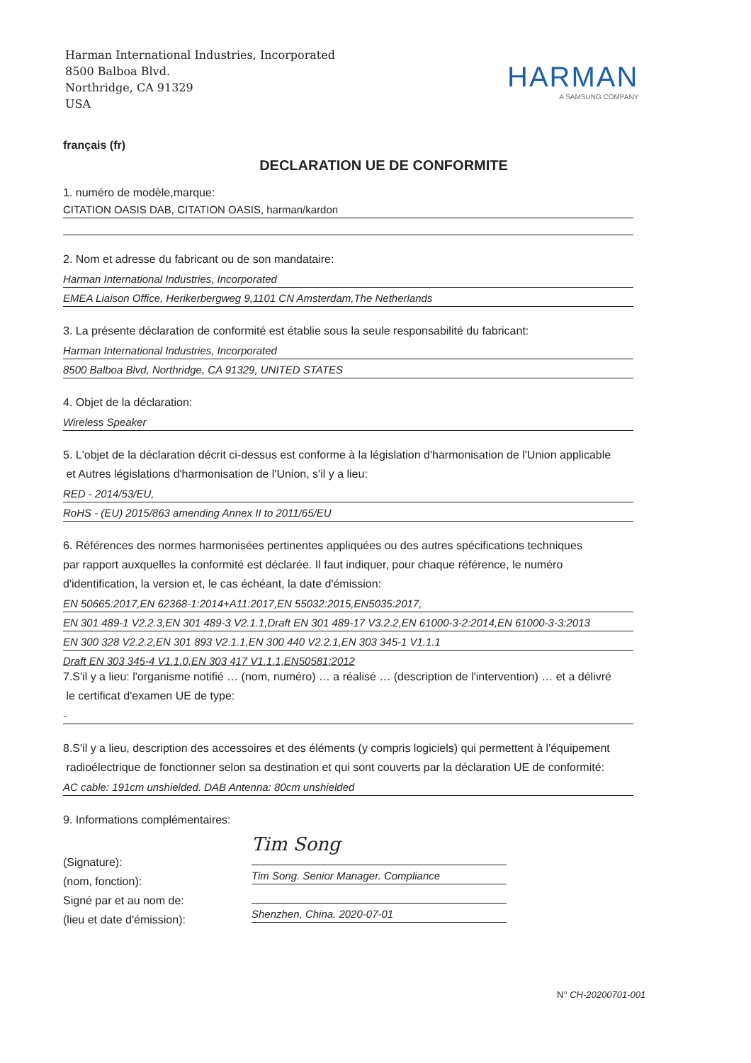Harman International Industries, Incorporated
8500 Balboa Blvd.
Northridge, CA 91329
USA
HARMAN
A SAMSUNG COMPANY
français (fr)
DECLARATION UE DE CONFORMITE
1. numéro de modèle,marque:
CITATION OASIS DAB, CITATION OASIS, harman/kardon
2. Nom et adresse du fabricant ou de son mandataire:
Harman International Industries, Incorporated
EMEA Liaison Office, Herikerbergweg 9,1101 CN Amsterdam,The Netherlands
3. La présente déclaration de conformité est établie sous la seule responsabilité du fabricant:
Harman International Industries, Incorporated
8500 Balboa Blvd, Northridge, CA 91329, UNITED STATES
4. Objet de la déclaration:
Wireless Speaker
5. L'objet de la déclaration décrit ci-dessus est conforme à la législation d'harmonisation de l'Union applicable
et Autres législations d'harmonisation de l'Union, s'il y a lieu:
RED - 2014/53/EU,
RoHS - (EU) 2015/863 amending Annex II to 2011/65/EU
6. Références des normes harmonisées pertinentes appliquées ou des autres spécifications techniques
par rapport auxquelles la conformité est déclarée. Il faut indiquer, pour chaque référence, le numéro
d'identification, la version et, le cas échéant, la date d'émission:
EN 50665:2017,EN 62368-1:2014+A11:2017,EN 55032:2015,EN5035:2017,
EN 301 489-1 V2.2.3,EN 301 489-3 V2.1.1,Draft EN 301 489-17 V3.2.2,EN 61000-3-2:2014,EN 61000-3-3:2013
EN 300 328 V2.2.2,EN 301 893 V2.1.1,EN 300 440 V2.2.1,EN 303 345-1 V1.1.1
Draft EN 303 345-4 V1.1.0,EN 303 417 V1.1.1,EN50581:2012
7.S'il y a lieu: l'organisme notifié … (nom, numéro) … a réalisé … (description de l'intervention) … et a délivré
le certificat d'examen UE de type:
-
8.S'il y a lieu, description des accessoires et des éléments (y compris logiciels) qui permettent à l'équipement
radioélectrique de fonctionner selon sa destination et qui sont couverts par la déclaration UE de conformité:
AC cable: 191cm unshielded. DAB Antenna: 80cm unshielded
9. Informations complémentaires:
(Signature):
(nom, fonction):
Signé par et au nom de:
(lieu et date d'émission):
Tim Song
Tim Song. Senior Manager. Compliance
Shenzhen, China. 2020-07-01
N° CH-20200701-001